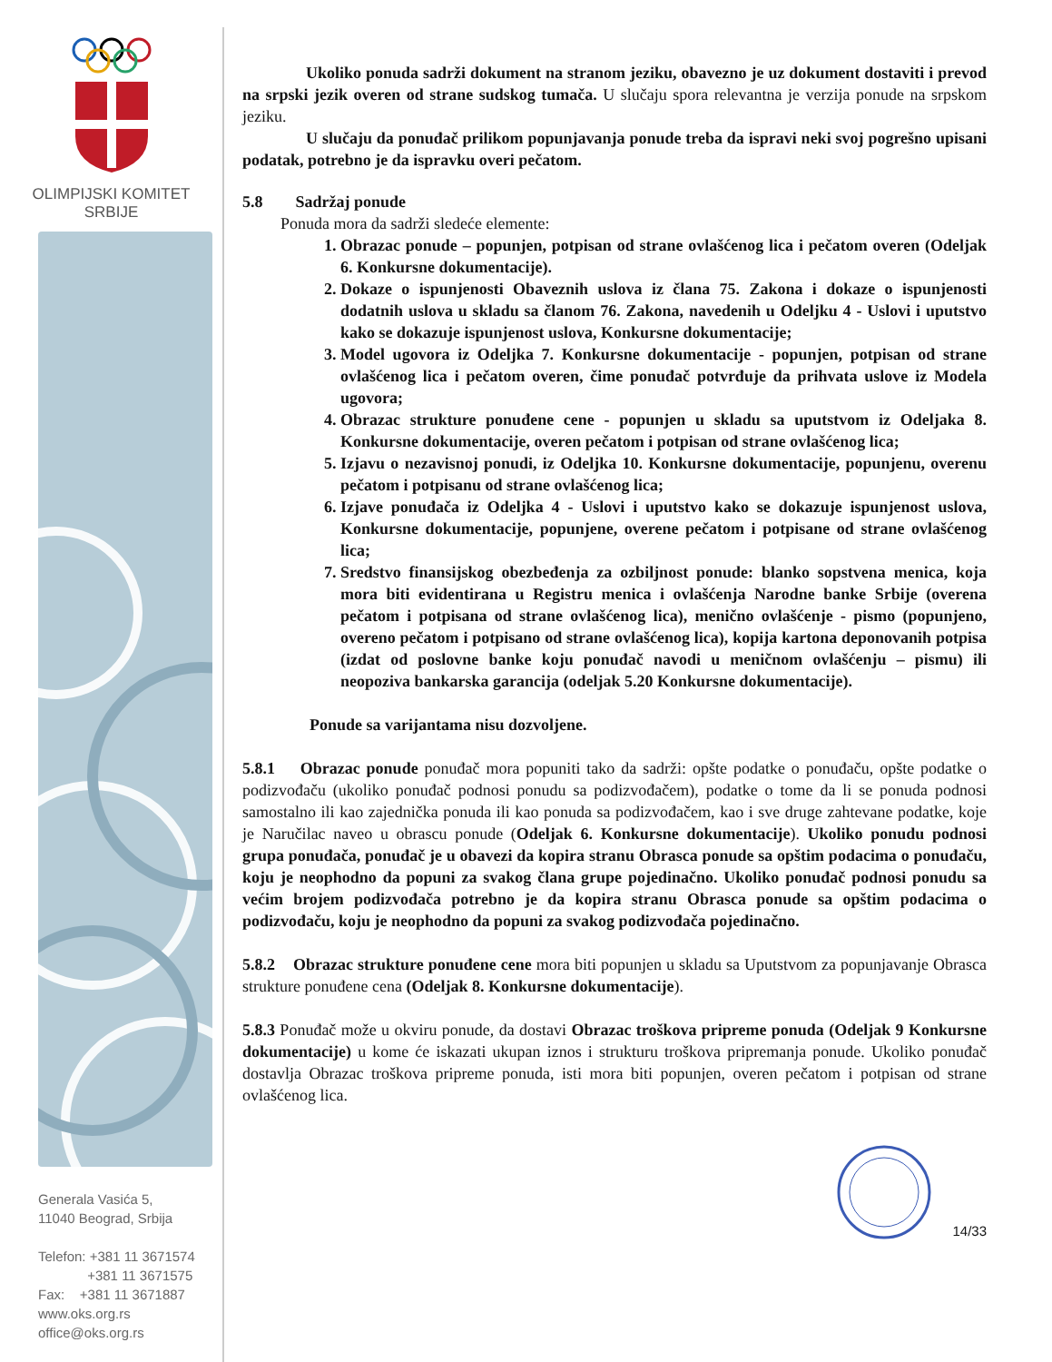OLIMPIJSKI KOMITET
SRBIJE
Generala Vasića 5,
11040 Beograd, Srbija
Telefon: +381 11 3671574
+381 11 3671575
Fax: +381 11 3671887
www.oks.org.rs
office@oks.org.rs
Ukoliko ponuda sadrži dokument na stranom jeziku, obavezno je uz dokument dostaviti i prevod na srpski jezik overen od strane sudskog tumača. U slučaju spora relevantna je verzija ponude na srpskom jeziku.
U slučaju da ponuđač prilikom popunjavanja ponude treba da ispravi neki svoj pogrešno upisani podatak, potrebno je da ispravku overi pečatom.
5.8 Sadržaj ponude
Ponuda mora da sadrži sledeće elemente:
1. Obrazac ponude – popunjen, potpisan od strane ovlašćenog lica i pečatom overen (Odeljak 6. Konkursne dokumentacije).
2. Dokaze o ispunjenosti Obaveznih uslova iz člana 75. Zakona i dokaze o ispunjenosti dodatnih uslova u skladu sa članom 76. Zakona, navedenih u Odeljku 4 - Uslovi i uputstvo kako se dokazuje ispunjenost uslova, Konkursne dokumentacije;
3. Model ugovora iz Odeljka 7. Konkursne dokumentacije - popunjen, potpisan od strane ovlašćenog lica i pečatom overen, čime ponuđač potvrđuje da prihvata uslove iz Modela ugovora;
4. Obrazac strukture ponuđene cene - popunjen u skladu sa uputstvom iz Odeljaka 8. Konkursne dokumentacije, overen pečatom i potpisan od strane ovlašćenog lica;
5. Izjavu o nezavisnoj ponudi, iz Odeljka 10. Konkursne dokumentacije, popunjenu, overenu pečatom i potpisanu od strane ovlašćenog lica;
6. Izjave ponuđača iz Odeljka 4 - Uslovi i uputstvo kako se dokazuje ispunjenost uslova, Konkursne dokumentacije, popunjene, overene pečatom i potpisane od strane ovlašćenog lica;
7. Sredstvo finansijskog obezbeđenja za ozbiljnost ponude: blanko sopstvena menica, koja mora biti evidentirana u Registru menica i ovlašćenja Narodne banke Srbije (overena pečatom i potpisana od strane ovlašćenog lica), menično ovlašćenje - pismo (popunjeno, overeno pečatom i potpisano od strane ovlašćenog lica), kopija kartona deponovanih potpisa (izdat od poslovne banke koju ponuđač navodi u meničnom ovlašćenju – pismu) ili neopoziva bankarska garancija (odeljak 5.20 Konkursne dokumentacije).
Ponude sa varijantama nisu dozvoljene.
5.8.1 Obrazac ponude ponuđač mora popuniti tako da sadrži: opšte podatke o ponuđaču, opšte podatke o podizvođaču (ukoliko ponuđač podnosi ponudu sa podizvođačem), podatke o tome da li se ponuda podnosi samostalno ili kao zajednička ponuda ili kao ponuda sa podizvođačem, kao i sve druge zahtevane podatke, koje je Naručilac naveo u obrascu ponude (Odeljak 6. Konkursne dokumentacije). Ukoliko ponudu podnosi grupa ponuđača, ponuđač je u obavezi da kopira stranu Obrasca ponude sa opštim podacima o ponuđaču, koju je neophodno da popuni za svakog člana grupe pojedinačno. Ukoliko ponuđač podnosi ponudu sa većim brojem podizvođača potrebno je da kopira stranu Obrasca ponude sa opštim podacima o podizvođaču, koju je neophodno da popuni za svakog podizvođača pojedinačno.
5.8.2 Obrazac strukture ponuđene cene mora biti popunjen u skladu sa Uputstvom za popunjavanje Obrasca strukture ponuđene cena (Odeljak 8. Konkursne dokumentacije).
5.8.3 Ponuđač može u okviru ponude, da dostavi Obrazac troškova pripreme ponuda (Odeljak 9 Konkursne dokumentacije) u kome će iskazati ukupan iznos i strukturu troškova pripremanja ponude. Ukoliko ponuđač dostavlja Obrazac troškova pripreme ponuda, isti mora biti popunjen, overen pečatom i potpisan od strane ovlašćenog lica.
14/33